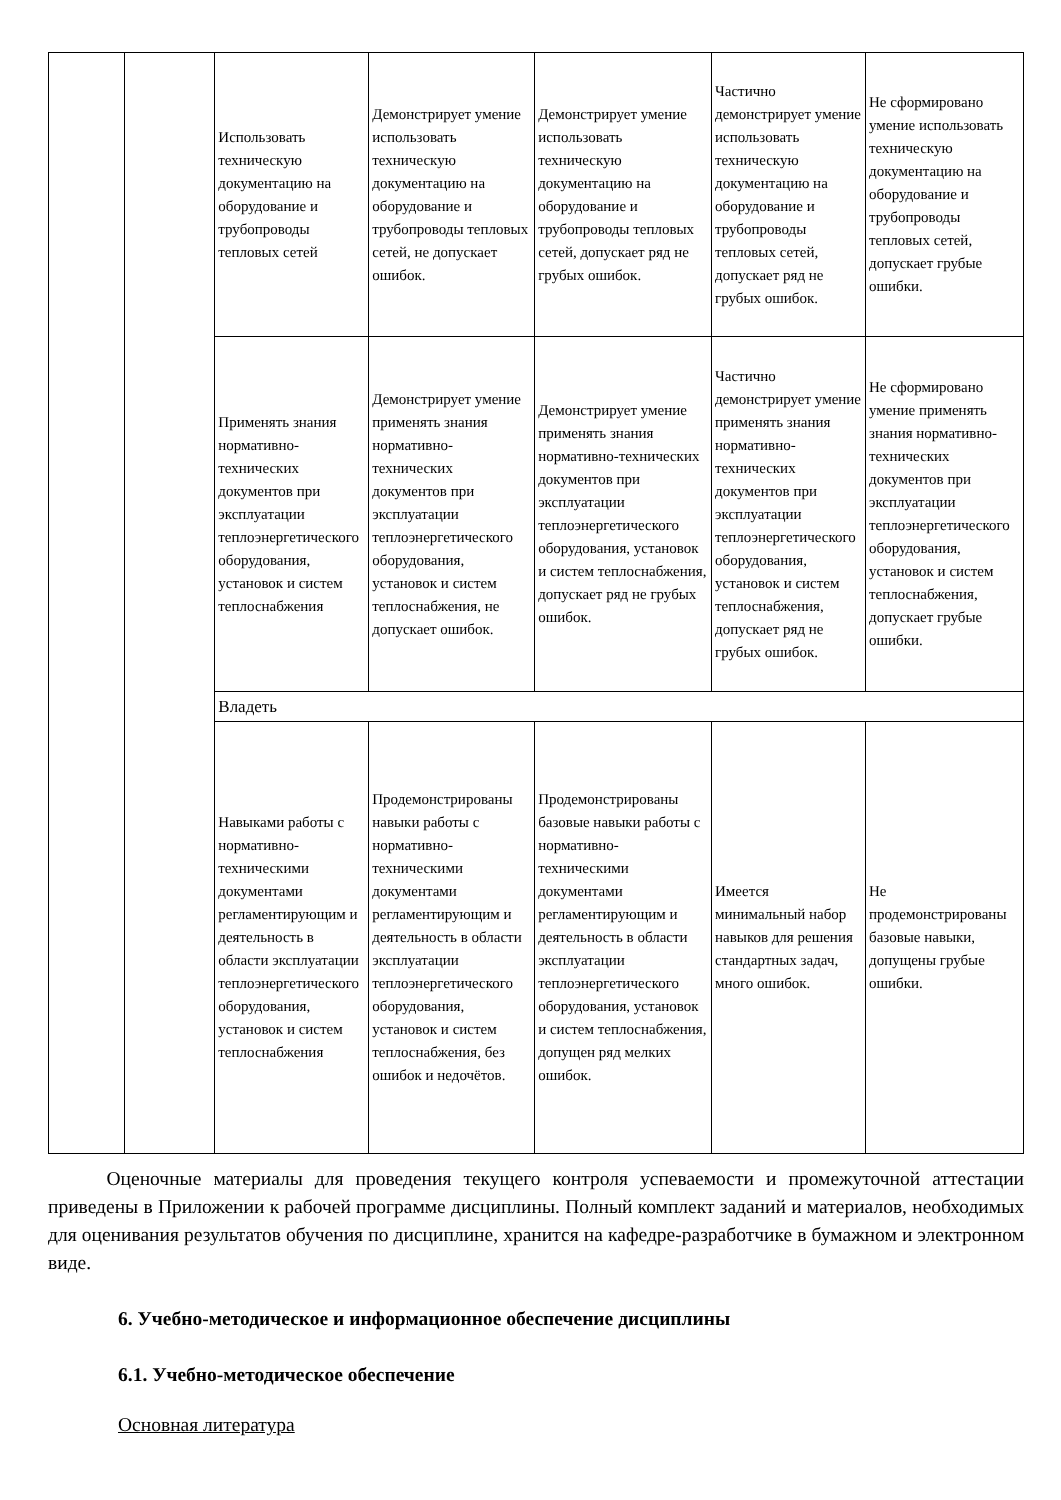| | | Использовать техническую документацию на оборудование и трубопроводы тепловых сетей | Демонстрирует умение использовать техническую документацию на оборудование и трубопроводы тепловых сетей, не допускает ошибок. | Демонстрирует умение использовать техническую документацию на оборудование и трубопроводы тепловых сетей, допускает ряд не грубых ошибок. | Частично демонстрирует умение использовать техническую документацию на оборудование и трубопроводы тепловых сетей, допускает ряд не грубых ошибок. | Не сформировано умение использовать техническую документацию на оборудование и трубопроводы тепловых сетей, допускает грубые ошибки. |
| | | Применять знания нормативно-технических документов при эксплуатации теплоэнергетического оборудования, установок и систем теплоснабжения | Демонстрирует умение применять знания нормативно-технических документов при эксплуатации теплоэнергетического оборудования, установок и систем теплоснабжения, не допускает ошибок. | Демонстрирует умение применять знания нормативно-технических документов при эксплуатации теплоэнергетического оборудования, установок и систем теплоснабжения, допускает ряд не грубых ошибок. | Частично демонстрирует умение применять знания нормативно-технических документов при эксплуатации теплоэнергетического оборудования, установок и систем теплоснабжения, допускает ряд не грубых ошибок. | Не сформировано умение применять знания нормативно-технических документов при эксплуатации теплоэнергетического оборудования, установок и систем теплоснабжения, допускает грубые ошибки. |
| | | Владеть | | | | |
| | | Навыками работы с нормативно-техническими документами регламентирующим и деятельность в области эксплуатации теплоэнергетического оборудования, установок и систем теплоснабжения | Продемонстрированы навыки работы с нормативно-техническими документами регламентирующим и деятельность в области эксплуатации теплоэнергетического оборудования, установок и систем теплоснабжения, без ошибок и недочётов. | Продемонстрированы базовые навыки работы с нормативно-техническими документами регламентирующим и деятельность в области эксплуатации теплоэнергетического оборудования, установок и систем теплоснабжения, допущен ряд мелких ошибок. | Имеется минимальный набор навыков для решения стандартных задач, много ошибок. | Не продемонстрированы базовые навыки, допущены грубые ошибки. |
   Оценочные материалы для проведения текущего контроля успеваемости и промежуточной аттестации приведены в Приложении к рабочей программе дисциплины. Полный комплект заданий и материалов, необходимых для оценивания результатов обучения по дисциплине, хранится на кафедре-разработчике в бумажном и электронном виде.
6. Учебно-методическое и информационное обеспечение дисциплины
6.1. Учебно-методическое обеспечение
Основная литература